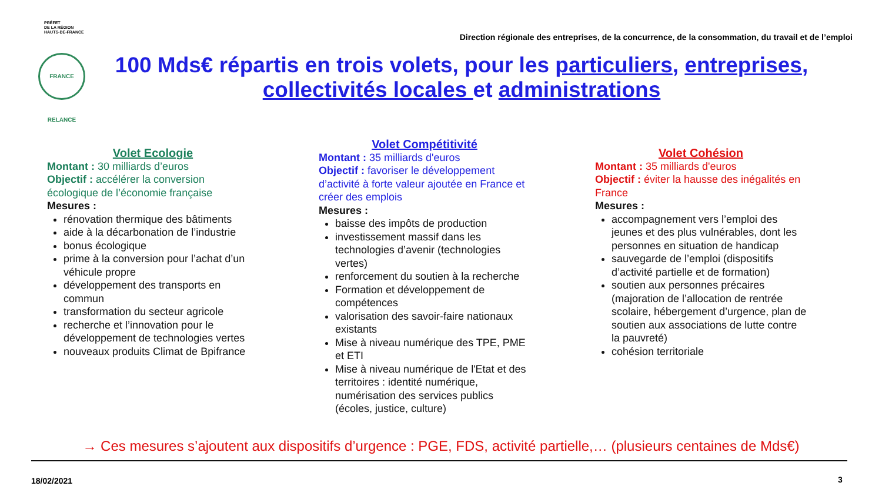PRÉFET
DE LA RÉGION
HAUTS-DE-FRANCE
Direction régionale des entreprises, de la concurrence, de la consommation, du travail et de l’emploi
FRANCE RELANCE
100 Mds€ répartis en trois volets, pour les particuliers, entreprises, collectivités locales et administrations
Volet Ecologie
Montant : 30 milliards d’euros
Objectif : accélérer la conversion écologique de l’économie française
Mesures :
rénovation thermique des bâtiments
aide à la décarbonation de l’industrie
bonus écologique
prime à la conversion pour l’achat d’un véhicule propre
développement des transports en commun
transformation du secteur agricole
recherche et l’innovation pour le développement de technologies vertes
nouveaux produits Climat de Bpifrance
Volet Compétitivité
Montant : 35 milliards d'euros
Objectif : favoriser le développement d’activité à forte valeur ajoutée en France et créer des emplois
Mesures :
baisse des impôts de production
investissement massif dans les technologies d’avenir (technologies vertes)
renforcement du soutien à la recherche
Formation et développement de compétences
valorisation des savoir-faire nationaux existants
Mise à niveau numérique des TPE, PME et ETI
Mise à niveau numérique de l'Etat et des territoires : identité numérique, numérisation des services publics (écoles, justice, culture)
Volet Cohésion
Montant : 35 milliards d'euros
Objectif : éviter la hausse des inégalités en France
Mesures :
accompagnement vers l’emploi des jeunes et des plus vulnérables, dont les personnes en situation de handicap
sauvegarde de l’emploi (dispositifs d’activité partielle et de formation)
soutien aux personnes précaires (majoration de l’allocation de rentrée scolaire, hébergement d’urgence, plan de soutien aux associations de lutte contre la pauvreté)
cohésion territoriale
→ Ces mesures s’ajoutent aux dispositifs d’urgence : PGE, FDS, activité partielle,… (plusieurs centaines de Mds€)
18/02/2021 3